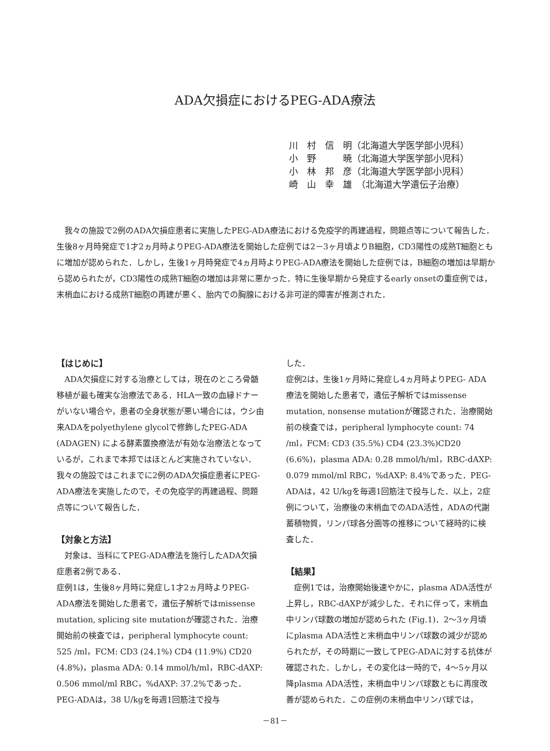ADA欠損症におけるPEG-ADA療法
川　村　信　明（北海道大学医学部小児科）
小　野　　　暁（北海道大学医学部小児科）
小　林　邦　彦（北海道大学医学部小児科）
崎　山　幸　雄　（北海道大学遺伝子治療）
我々の施設で2例のADA欠損症患者に実施したPEG-ADA療法における免疫学的再建過程，問題点等について報告した．生後8ヶ月時発症で1才2ヵ月時よりPEG-ADA療法を開始した症例では2－3ヶ月頃よりB細胞，CD3陽性の成熟T細胞ともに増加が認められた．しかし，生後1ヶ月時発症で4ヵ月時よりPEG-ADA療法を開始した症例では，B細胞の増加は早期から認められたが，CD3陽性の成熟T細胞の増加は非常に悪かった．特に生後早期から発症するearly onsetの重症例では，末梢血における成熟T細胞の再建が悪く、胎内での胸腺における非可逆的障害が推測された．
【はじめに】
　ADA欠損症に対する治療としては，現在のところ骨髄移植が最も確実な治療法である．HLA一致の血縁ドナーがいない場合や，患者の全身状態が悪い場合には，ウシ由来ADAをpolyethylene glycolで修飾したPEG-ADA (ADAGEN) による酵素置換療法が有効な治療法となっているが，これまで本邦ではほとんど実施されていない．我々の施設ではこれまでに2例のADA欠損症患者にPEG-ADA療法を実施したので，その免疫学的再建過程、問題点等について報告した．
【対象と方法】
　対象は、当科にてPEG-ADA療法を施行したADA欠損症患者2例である．
症例1は，生後8ヶ月時に発症し1才2ヵ月時よりPEG-ADA療法を開始した患者で，遺伝子解析ではmissense mutation, splicing site mutationが確認された．治療開始前の検査では，peripheral lymphocyte count: 525 /ml，FCM: CD3 (24.1%) CD4 (11.9%) CD20 (4.8%)，plasma ADA: 0.14 mmol/h/ml，RBC-dAXP: 0.506 mmol/ml RBC，%dAXP: 37.2%であった．PEG-ADAは，38 U/kgを毎週1回筋注で投与
した．
症例2は，生後1ヶ月時に発症し4ヵ月時よりPEG- ADA療法を開始した患者で，遺伝子解析ではmissense mutation, nonsense mutationが確認された．治療開始前の検査では，peripheral lymphocyte count: 74 /ml，FCM: CD3 (35.5%) CD4 (23.3%)CD20 (6.6%)，plasma ADA: 0.28 mmol/h/ml，RBC-dAXP: 0.079 mmol/ml RBC，%dAXP: 8.4%であった．PEG-ADAは，42 U/kgを毎週1回筋注で投与した．以上，2症例について，治療後の末梢血でのADA活性，ADAの代謝蓄積物質，リンパ球各分画等の推移について経時的に検査した．
【結果】
　症例1では，治療開始後速やかに，plasma ADA活性が上昇し，RBC-dAXPが減少した．それに伴って，末梢血中リンパ球数の増加が認められた (Fig.1)．2～3ヶ月頃にplasma ADA活性と末梢血中リンパ球数の減少が認められたが，その時期に一致してPEG-ADAに対する抗体が確認された．しかし，その変化は一時的で，4～5ヶ月以降plasma ADA活性，末梢血中リンパ球数ともに再度改善が認められた．この症例の末梢血中リンパ球では，
－81－